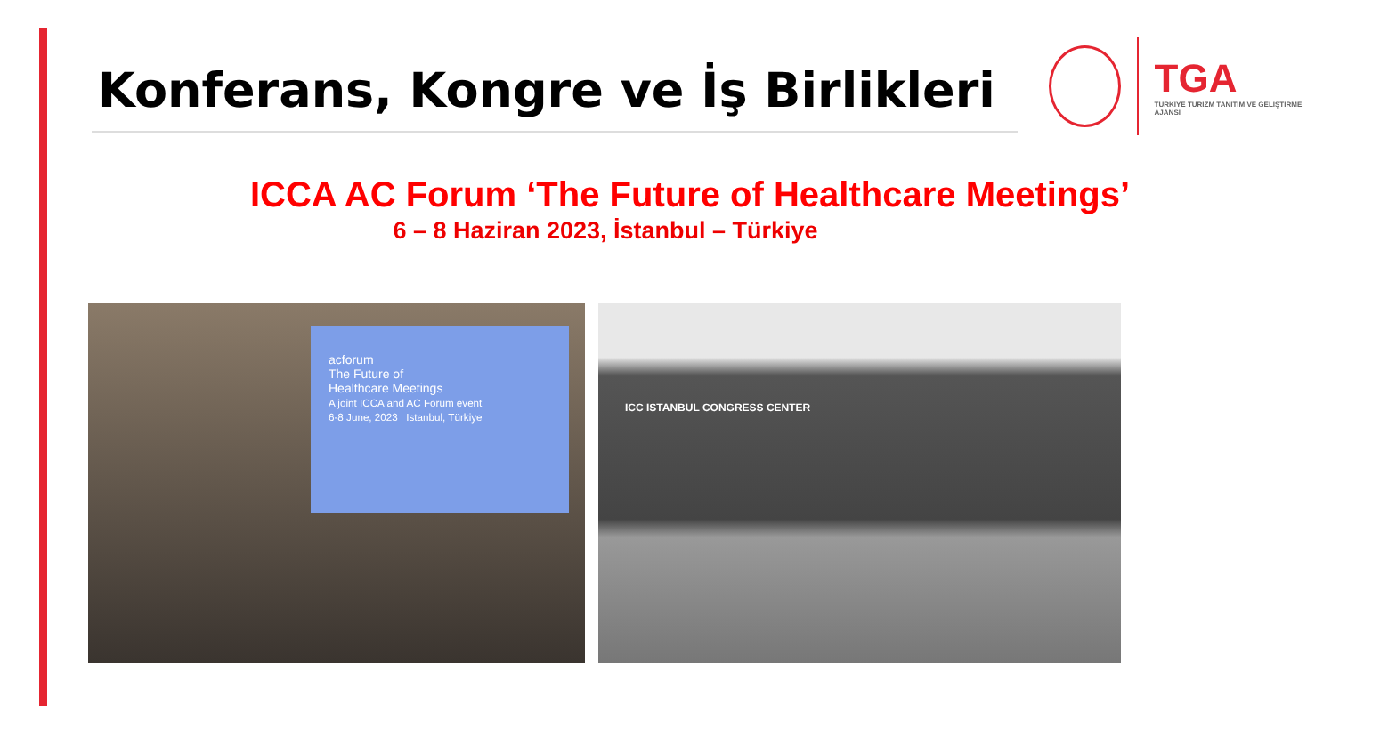Konferans, Kongre ve İş Birlikleri
TGA
TÜRKİYE TURİZM TANITIM VE GELİŞTİRME AJANSI
ICCA AC Forum ‘The Future of Healthcare Meetings’
6 – 8 Haziran 2023, İstanbul – Türkiye
acforum
The Future of
Healthcare Meetings
A joint ICCA and AC Forum event
6-8 June, 2023 | Istanbul, Türkiye
ICC ISTANBUL CONGRESS CENTER